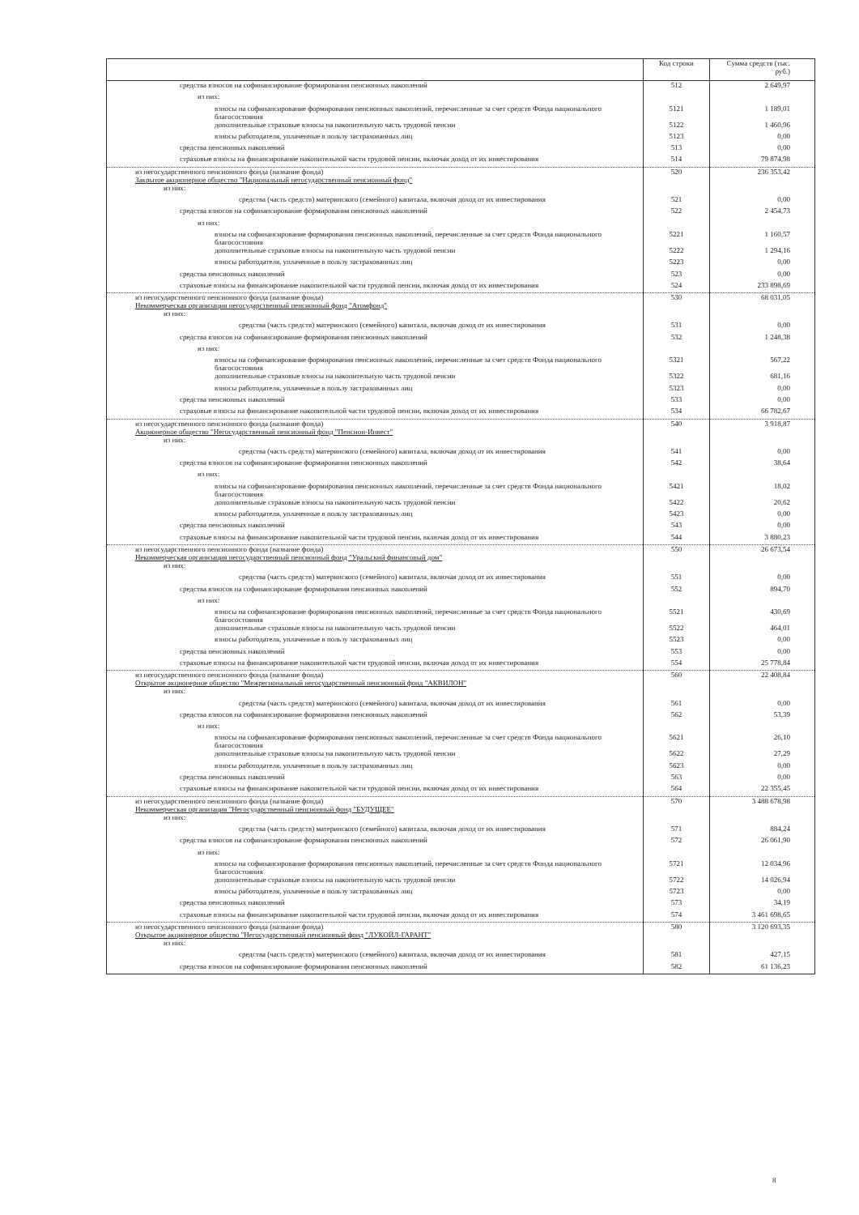| | Код строки | Сумма средств (тыс. руб.) |
| --- | --- | --- |
| средства взносов на софинансирование формирования пенсионных накоплений | 512 | 2 649,97 |
| из них: | | |
| взносы на софинансирование формирования пенсионных накоплений, перечисленные за счет средств Фонда национального благосостояния | 5121 | 1 189,01 |
| дополнительные страховые взносы на накопительную часть трудовой пенсии | 5122 | 1 460,96 |
| взносы работодателя, уплаченные в пользу застрахованных лиц | 5123 | 0,00 |
| средства пенсионных накоплений | 513 | 0,00 |
| страховые взносы на финансирование накопительной части трудовой пенсии, включая доход от их инвестирования | 514 | 79 874,98 |
| из негосударственного пенсионного фонда (название фонда) Закрытое акционерное общество "Национальный негосударственный пенсионный фонд" | 520 | 236 353,42 |
| из них: | | |
| средства (часть средств) материнского (семейного) капитала, включая доход от их инвестирования | 521 | 0,00 |
| средства взносов на софинансирование формирования пенсионных накоплений | 522 | 2 454,73 |
| из них: | | |
| взносы на софинансирование формирования пенсионных накоплений, перечисленные за счет средств Фонда национального благосостояния | 5221 | 1 160,57 |
| дополнительные страховые взносы на накопительную часть трудовой пенсии | 5222 | 1 294,16 |
| взносы работодателя, уплаченные в пользу застрахованных лиц | 5223 | 0,00 |
| средства пенсионных накоплений | 523 | 0,00 |
| страховые взносы на финансирование накопительной части трудовой пенсии, включая доход от их инвестирования | 524 | 233 898,69 |
| из негосударственного пенсионного фонда (название фонда) Некоммерческая организация негосударственный пенсионный фонд "Атомфонд" | 530 | 68 031,05 |
| из них: | | |
| средства (часть средств) материнского (семейного) капитала, включая доход от их инвестирования | 531 | 0,00 |
| средства взносов на софинансирование формирования пенсионных накоплений | 532 | 1 248,38 |
| из них: | | |
| взносы на софинансирование формирования пенсионных накоплений, перечисленные за счет средств Фонда национального благосостояния | 5321 | 567,22 |
| дополнительные страховые взносы на накопительную часть трудовой пенсии | 5322 | 681,16 |
| взносы работодателя, уплаченные в пользу застрахованных лиц | 5323 | 0,00 |
| средства пенсионных накоплений | 533 | 0,00 |
| страховые взносы на финансирование накопительной части трудовой пенсии, включая доход от их инвестирования | 534 | 66 782,67 |
| из негосударственного пенсионного фонда (название фонда) Акционерное общество "Негосударственный пенсионный фонд "Пенсион-Инвест" | 540 | 3 918,87 |
| из них: | | |
| средства (часть средств) материнского (семейного) капитала, включая доход от их инвестирования | 541 | 0,00 |
| средства взносов на софинансирование формирования пенсионных накоплений | 542 | 38,64 |
| из них: | | |
| взносы на софинансирование формирования пенсионных накоплений, перечисленные за счет средств Фонда национального благосостояния | 5421 | 18,02 |
| дополнительные страховые взносы на накопительную часть трудовой пенсии | 5422 | 20,62 |
| взносы работодателя, уплаченные в пользу застрахованных лиц | 5423 | 0,00 |
| средства пенсионных накоплений | 543 | 0,00 |
| страховые взносы на финансирование накопительной части трудовой пенсии, включая доход от их инвестирования | 544 | 3 880,23 |
| из негосударственного пенсионного фонда (название фонда) Некоммерческая организация негосударственный пенсионный фонд "Уральский финансовый дом" | 550 | 26 673,54 |
| из них: | | |
| средства (часть средств) материнского (семейного) капитала, включая доход от их инвестирования | 551 | 0,00 |
| средства взносов на софинансирование формирования пенсионных накоплений | 552 | 894,70 |
| из них: | | |
| взносы на софинансирование формирования пенсионных накоплений, перечисленные за счет средств Фонда национального благосостояния | 5521 | 430,69 |
| дополнительные страховые взносы на накопительную часть трудовой пенсии | 5522 | 464,01 |
| взносы работодателя, уплаченные в пользу застрахованных лиц | 5523 | 0,00 |
| средства пенсионных накоплений | 553 | 0,00 |
| страховые взносы на финансирование накопительной части трудовой пенсии, включая доход от их инвестирования | 554 | 25 778,84 |
| из негосударственного пенсионного фонда (название фонда) Открытое акционерное общество "Межрегиональный негосударственный пенсионный фонд "АКВИЛОН" | 560 | 22 408,84 |
| из них: | | |
| средства (часть средств) материнского (семейного) капитала, включая доход от их инвестирования | 561 | 0,00 |
| средства взносов на софинансирование формирования пенсионных накоплений | 562 | 53,39 |
| из них: | | |
| взносы на софинансирование формирования пенсионных накоплений, перечисленные за счет средств Фонда национального благосостояния | 5621 | 26,10 |
| дополнительные страховые взносы на накопительную часть трудовой пенсии | 5622 | 27,29 |
| взносы работодателя, уплаченные в пользу застрахованных лиц | 5623 | 0,00 |
| средства пенсионных накоплений | 563 | 0,00 |
| страховые взносы на финансирование накопительной части трудовой пенсии, включая доход от их инвестирования | 564 | 22 355,45 |
| из негосударственного пенсионного фонда (название фонда) Некоммерческая организация "Негосударственный пенсионный фонд "БУДУЩЕЕ" | 570 | 3 488 678,98 |
| из них: | | |
| средства (часть средств) материнского (семейного) капитала, включая доход от их инвестирования | 571 | 884,24 |
| средства взносов на софинансирование формирования пенсионных накоплений | 572 | 26 061,90 |
| из них: | | |
| взносы на софинансирование формирования пенсионных накоплений, перечисленные за счет средств Фонда национального благосостояния | 5721 | 12 034,96 |
| дополнительные страховые взносы на накопительную часть трудовой пенсии | 5722 | 14 026,94 |
| взносы работодателя, уплаченные в пользу застрахованных лиц | 5723 | 0,00 |
| средства пенсионных накоплений | 573 | 34,19 |
| страховые взносы на финансирование накопительной части трудовой пенсии, включая доход от их инвестирования | 574 | 3 461 698,65 |
| из негосударственного пенсионного фонда (название фонда) Открытое акционерное общество "Негосударственный пенсионный фонд "ЛУКОЙЛ-ГАРАНТ" | 580 | 3 120 693,35 |
| из них: | | |
| средства (часть средств) материнского (семейного) капитала, включая доход от их инвестирования | 581 | 427,15 |
| средства взносов на софинансирование формирования пенсионных накоплений | 582 | 61 136,23 |
8